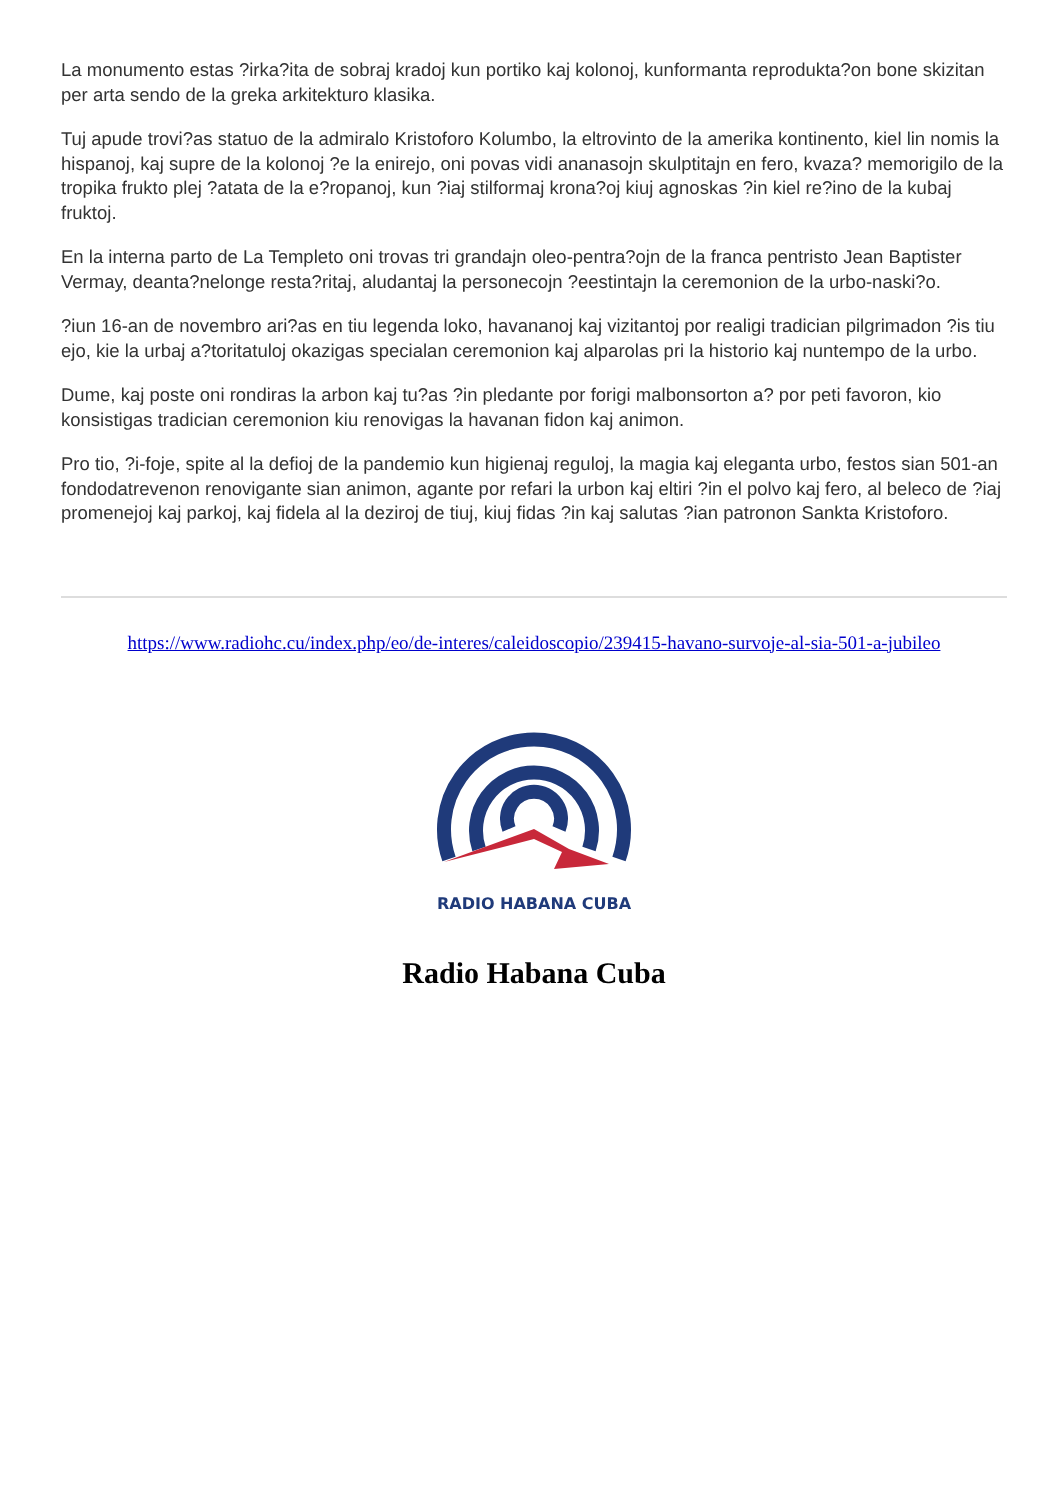La monumento estas ?irka?ita de sobraj kradoj kun portiko kaj kolonoj, kunformanta reprodukta?on bone skizitan per arta sendo de la greka arkitekturo klasika.
Tuj apude trovi?as statuo de la admiralo Kristoforo Kolumbo, la eltrovinto de la amerika kontinento, kiel lin nomis la hispanoj, kaj supre de la kolonoj ?e la enirejo, oni povas vidi ananasojn skulptitajn en fero, kvaza? memorigilo de la tropika frukto plej ?atata de la e?ropanoj, kun ?iaj stilformaj krona?oj kiuj agnoskas ?in kiel re?ino de la kubaj fruktoj.
En la interna parto de La Templeto oni trovas tri grandajn oleo-pentra?ojn de la franca pentristo Jean Baptister Vermay, deanta?nelonge resta?ritaj, aludantaj la personecojn ?eestintajn la ceremonion de la urbo-naski?o.
?iun 16-an de novembro ari?as en tiu legenda loko, havananoj kaj vizitantoj por realigi tradician pilgrimadon ?is tiu ejo, kie la urbaj a?toritatuloj okazigas specialan ceremonion kaj alparolas pri la historio kaj nuntempo de la urbo.
Dume, kaj poste oni rondiras la arbon kaj tu?as ?in pledante por forigi malbonsorton a? por peti favoron, kio konsistigas tradician ceremonion kiu renovigas la havanan fidon kaj animon.
Pro tio, ?i-foje, spite al la defioj de la pandemio kun higienaj reguloj, la magia kaj eleganta urbo, festos sian 501-an fondodatrevenon renovigante sian animon, agante por refari la urbon kaj eltiri ?in el polvo kaj fero, al beleco de ?iaj promenejoj kaj parkoj, kaj fidela al la deziroj de tiuj, kiuj fidas ?in kaj salutas ?ian patronon Sankta Kristoforo.
https://www.radiohc.cu/index.php/eo/de-interes/caleidoscopio/239415-havano-survoje-al-sia-501-a-jubileo
RADIO HABANA CUBA
Radio Habana Cuba